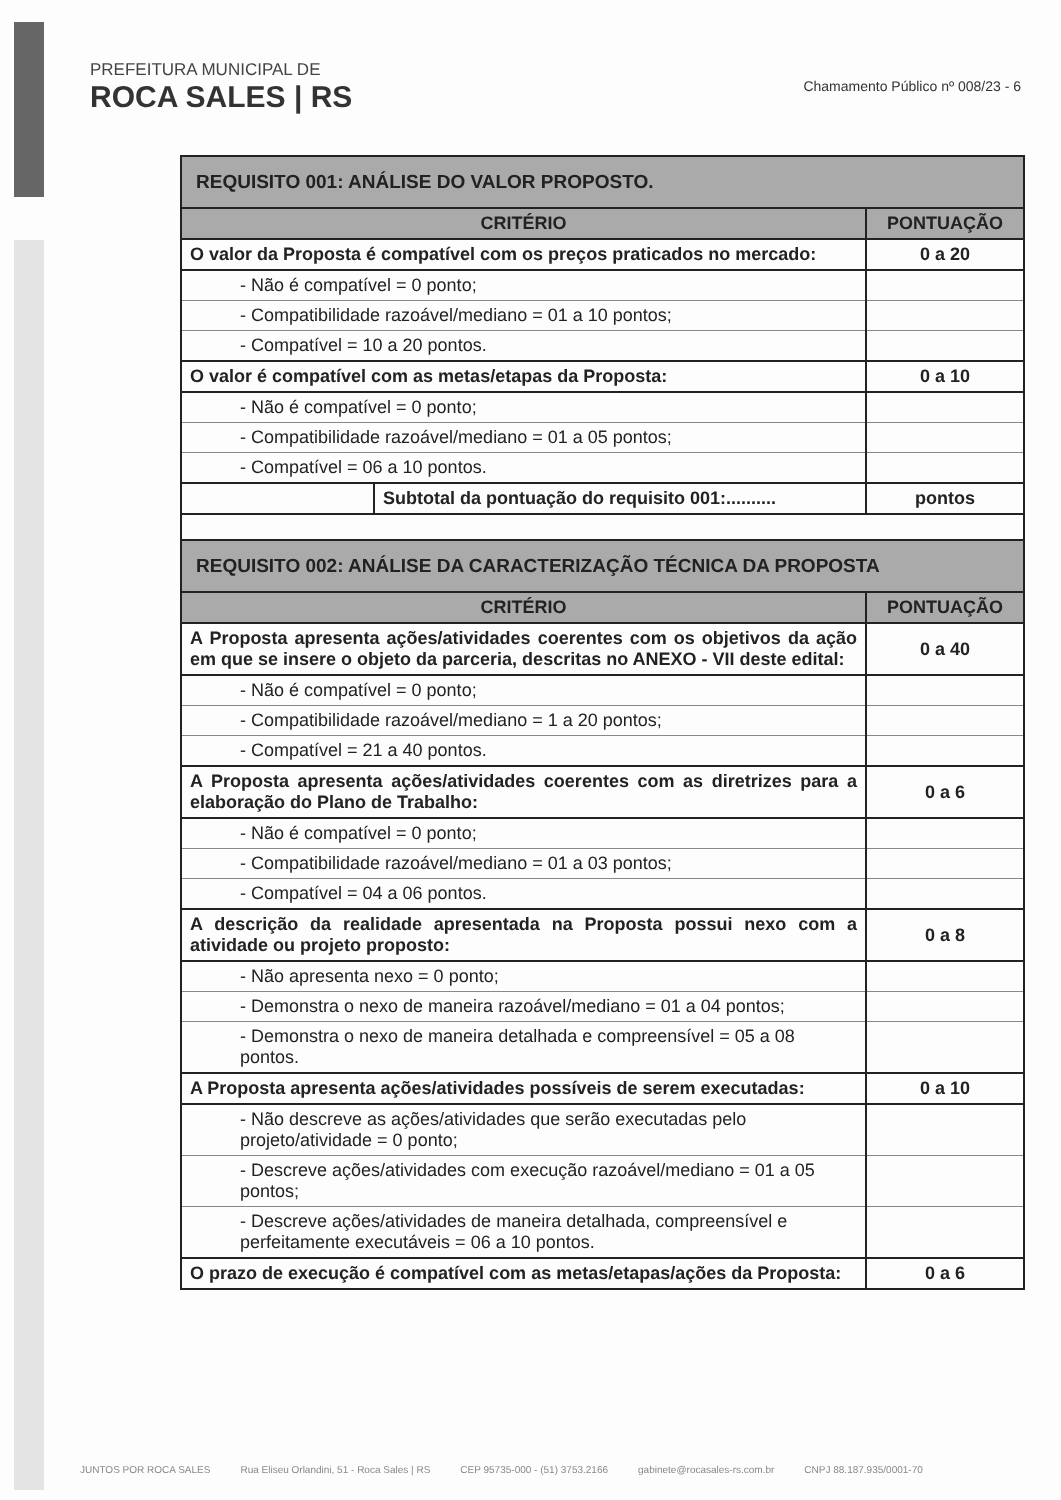PREFEITURA MUNICIPAL DE
ROCA SALES | RS
Chamamento Público nº 008/23 - 6
| REQUISITO 001: ANÁLISE DO VALOR PROPOSTO. | | |
| --- | --- | --- |
| CRITÉRIO | | PONTUAÇÃO |
| O valor da Proposta é compatível com os preços praticados no mercado: | | 0 a 20 |
| - Não é compatível = 0 ponto; | | |
| - Compatibilidade razoável/mediano = 01 a 10 pontos; | | |
| - Compatível = 10 a 20 pontos. | | |
| O valor é compatível com as metas/etapas da Proposta: | | 0 a 10 |
| - Não é compatível = 0 ponto; | | |
| - Compatibilidade razoável/mediano = 01 a 05 pontos; | | |
| - Compatível = 06 a 10 pontos. | | |
| | Subtotal da pontuação do requisito 001:.......... | pontos |
| REQUISITO 002: ANÁLISE DA CARACTERIZAÇÃO TÉCNICA DA PROPOSTA | | |
| CRITÉRIO | | PONTUAÇÃO |
| A Proposta apresenta ações/atividades coerentes com os objetivos da ação em que se insere o objeto da parceria, descritas no ANEXO - VII deste edital: | | 0 a 40 |
| - Não é compatível = 0 ponto; | | |
| - Compatibilidade razoável/mediano = 1 a 20 pontos; | | |
| - Compatível = 21 a 40 pontos. | | |
| A Proposta apresenta ações/atividades coerentes com as diretrizes para a elaboração do Plano de Trabalho: | | 0 a 6 |
| - Não é compatível = 0 ponto; | | |
| - Compatibilidade razoável/mediano = 01 a 03 pontos; | | |
| - Compatível = 04 a 06 pontos. | | |
| A descrição da realidade apresentada na Proposta possui nexo com a atividade ou projeto proposto: | | 0 a 8 |
| - Não apresenta nexo = 0 ponto; | | |
| - Demonstra o nexo de maneira razoável/mediano = 01 a 04 pontos; | | |
| - Demonstra o nexo de maneira detalhada e compreensível = 05 a 08 pontos. | | |
| A Proposta apresenta ações/atividades possíveis de serem executadas: | | 0 a 10 |
| - Não descreve as ações/atividades que serão executadas pelo projeto/atividade = 0 ponto; | | |
| - Descreve ações/atividades com execução razoável/mediano = 01 a 05 pontos; | | |
| - Descreve ações/atividades de maneira detalhada, compreensível e perfeitamente executáveis = 06 a 10 pontos. | | |
| O prazo de execução é compatível com as metas/etapas/ações da Proposta: | | 0 a 6 |
JUNTOS POR ROCA SALES Rua Eliseu Orlandini, 51 - Roca Sales | RS CEP 95735-000 - (51) 3753.2166 gabinete@rocasales-rs.com.br CNPJ 88.187.935/0001-70